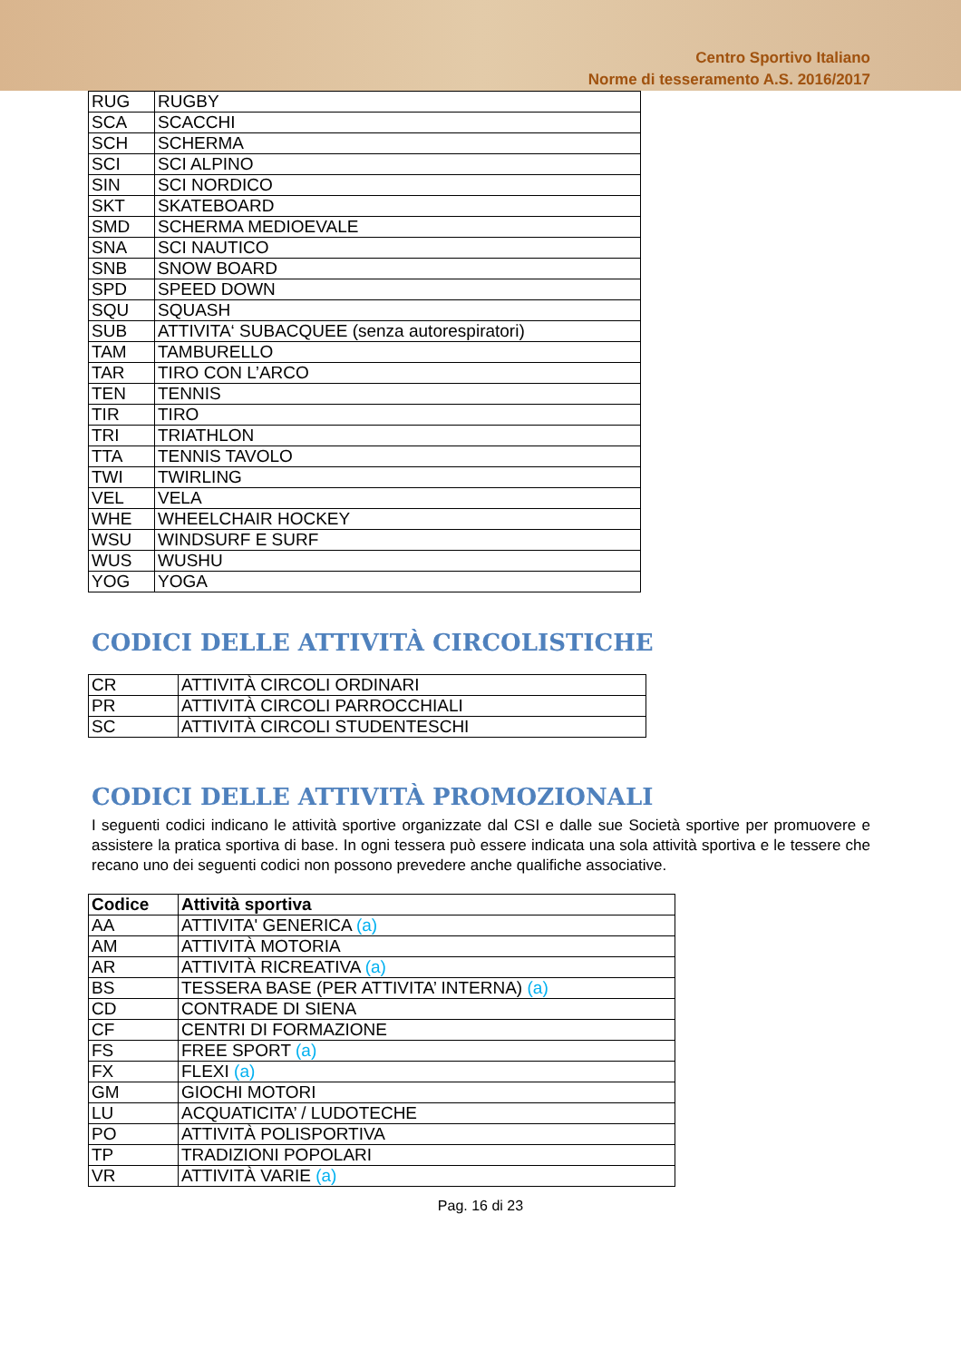Centro Sportivo Italiano
Norme di tesseramento A.S. 2016/2017
| RUG | RUGBY |
| SCA | SCACCHI |
| SCH | SCHERMA |
| SCI | SCI ALPINO |
| SIN | SCI NORDICO |
| SKT | SKATEBOARD |
| SMD | SCHERMA MEDIOEVALE |
| SNA | SCI NAUTICO |
| SNB | SNOW BOARD |
| SPD | SPEED DOWN |
| SQU | SQUASH |
| SUB | ATTIVITA‘ SUBACQUEE (senza autorespiratori) |
| TAM | TAMBURELLO |
| TAR | TIRO CON L’ARCO |
| TEN | TENNIS |
| TIR | TIRO |
| TRI | TRIATHLON |
| TTA | TENNIS TAVOLO |
| TWI | TWIRLING |
| VEL | VELA |
| WHE | WHEELCHAIR HOCKEY |
| WSU | WINDSURF E SURF |
| WUS | WUSHU |
| YOG | YOGA |
CODICI DELLE ATTIVITÀ CIRCOLISTICHE
| CR | ATTIVITÀ CIRCOLI ORDINARI |
| PR | ATTIVITÀ CIRCOLI PARROCCHIALI |
| SC | ATTIVITÀ CIRCOLI STUDENTESCHI |
CODICI DELLE ATTIVITÀ PROMOZIONALI
I seguenti codici indicano le attività sportive organizzate dal CSI e dalle sue Società sportive per promuovere e assistere la pratica sportiva di base. In ogni tessera può essere indicata una sola attività sportiva e le tessere che recano uno dei seguenti codici non possono prevedere anche qualifiche associative.
| Codice | Attività sportiva |
| --- | --- |
| AA | ATTIVITA' GENERICA (a) |
| AM | ATTIVITÀ MOTORIA |
| AR | ATTIVITÀ RICREATIVA (a) |
| BS | TESSERA BASE (PER ATTIVITA’ INTERNA) (a) |
| CD | CONTRADE DI SIENA |
| CF | CENTRI DI FORMAZIONE |
| FS | FREE SPORT (a) |
| FX | FLEXI (a) |
| GM | GIOCHI MOTORI |
| LU | ACQUATICITA’ / LUDOTECHE |
| PO | ATTIVITÀ POLISPORTIVA |
| TP | TRADIZIONI POPOLARI |
| VR | ATTIVITÀ VARIE (a) |
Pag. 16 di 23